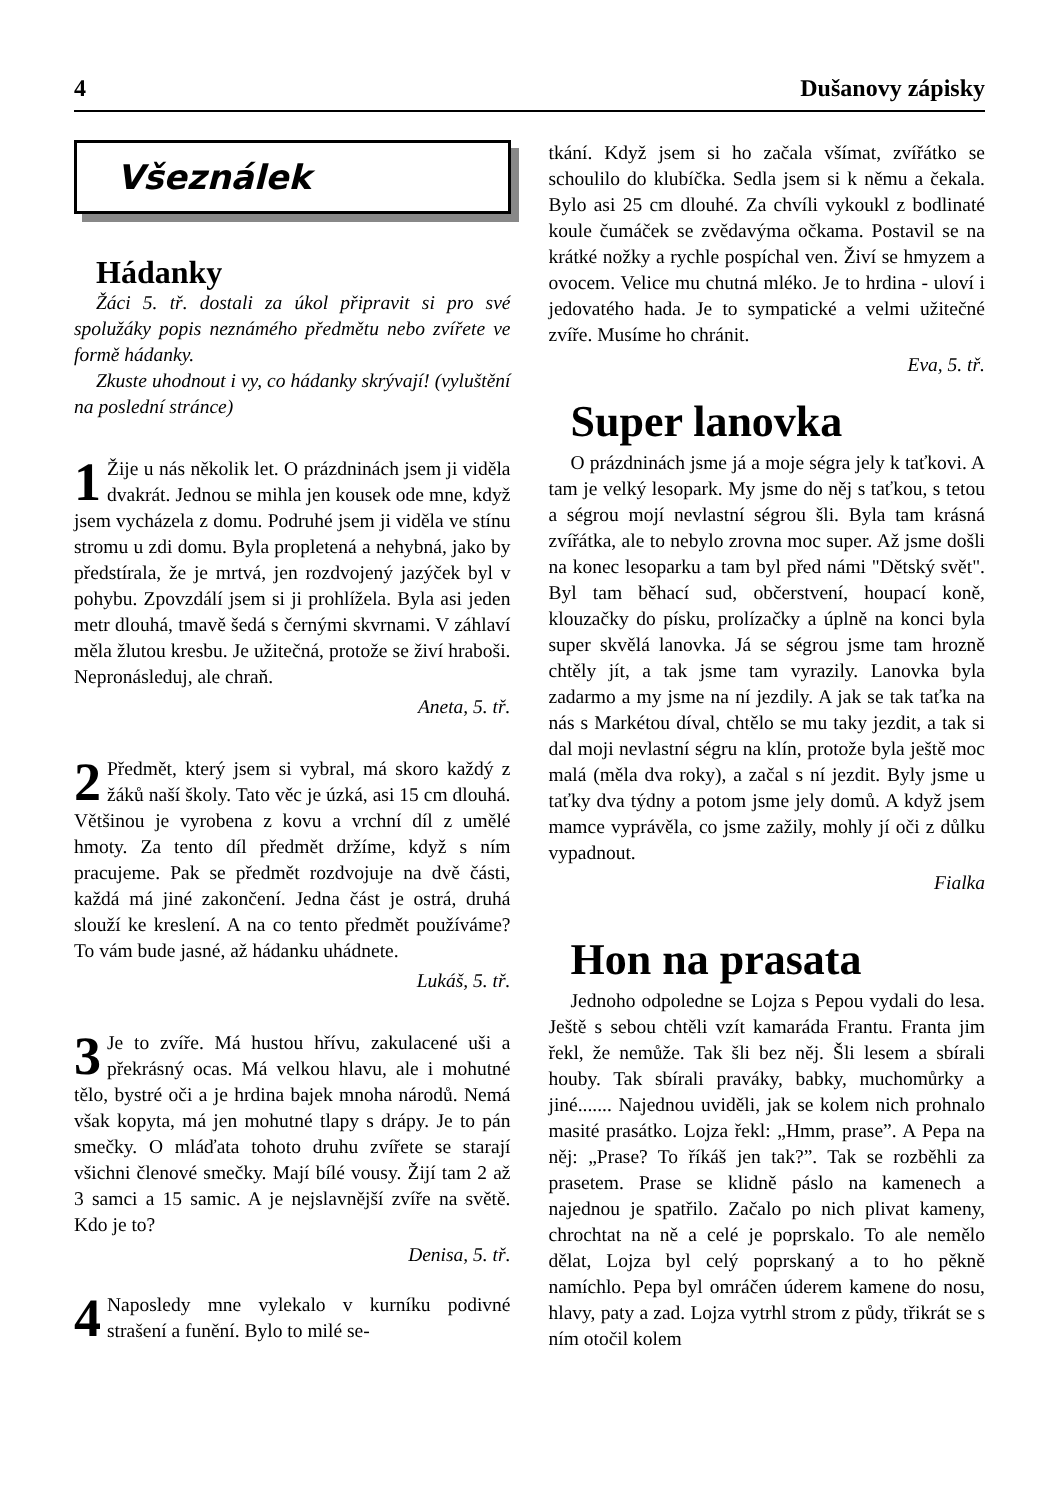4 Dušanovy zápisky
Všeználek
Hádanky
Žáci 5. tř. dostali za úkol připravit si pro své spolužáky popis neznámého předmětu nebo zvířete ve formě hádanky.
Zkuste uhodnout i vy, co hádanky skrývají! (vyluštění na poslední stránce)
1
Žije u nás několik let. O prázdninách jsem ji viděla dvakrát. Jednou se mihla jen kousek ode mne, když jsem vycházela z domu. Podruhé jsem ji viděla ve stínu stromu u zdi domu. Byla propletená a nehybná, jako by předstírala, že je mrtvá, jen rozdvojený jazýček byl v pohybu. Zpovzdálí jsem si ji prohlížela. Byla asi jeden metr dlouhá, tmavě šedá s černými skvrnami. V záhlaví měla žlutou kresbu. Je užitečná, protože se živí hraboši. Nepronásleduj, ale chraň.
Aneta, 5. tř.
2
Předmět, který jsem si vybral, má skoro každý z žáků naší školy. Tato věc je úzká, asi 15 cm dlouhá. Většinou je vyrobena z kovu a vrchní díl z umělé hmoty. Za tento díl předmět držíme, když s ním pracujeme. Pak se předmět rozdvojuje na dvě části, každá má jiné zakončení. Jedna část je ostrá, druhá slouží ke kreslení. A na co tento předmět používáme? To vám bude jasné, až hádanku uhádnete.
Lukáš, 5. tř.
3
Je to zvíře. Má hustou hřívu, zakulacené uši a překrásný ocas. Má velkou hlavu, ale i mohutné tělo, bystré oči a je hrdina bajek mnoha národů. Nemá však kopyta, má jen mohutné tlapy s drápy. Je to pán smečky. O mláďata tohoto druhu zvířete se starají všichni členové smečky. Mají bílé vousy. Žijí tam 2 až 3 samci a 15 samic. A je nejslavnější zvíře na světě. Kdo je to?
Denisa, 5. tř.
4
Naposledy mne vylekalo v kurníku podivné strašení a funění. Bylo to milé se-
tkání. Když jsem si ho začala všímat, zvířátko se schoulilo do klubíčka. Sedla jsem si k němu a čekala. Bylo asi 25 cm dlouhé. Za chvíli vykoukl z bodlinaté koule čumáček se zvědavýma očkama. Postavil se na krátké nožky a rychle pospíchal ven. Živí se hmyzem a ovocem. Velice mu chutná mléko. Je to hrdina - uloví i jedovatého hada. Je to sympatické a velmi užitečné zvíře. Musíme ho chránit.
Eva, 5. tř.
Super lanovka
O prázdninách jsme já a moje ségra jely k taťkovi. A tam je velký lesopark. My jsme do něj s taťkou, s tetou a ségrou mojí nevlastní ségrou šli. Byla tam krásná zvířátka, ale to nebylo zrovna moc super. Až jsme došli na konec lesoparku a tam byl před námi "Dětský svět". Byl tam běhací sud, občerstvení, houpací koně, klouzačky do písku, prolízačky a úplně na konci byla super skvělá lanovka. Já se ségrou jsme tam hrozně chtěly jít, a tak jsme tam vyrazily. Lanovka byla zadarmo a my jsme na ní jezdily. A jak se tak taťka na nás s Markétou díval, chtělo se mu taky jezdit, a tak si dal moji nevlastní ségru na klín, protože byla ještě moc malá (měla dva roky), a začal s ní jezdit. Byly jsme u taťky dva týdny a potom jsme jely domů. A když jsem mamce vyprávěla, co jsme zažily, mohly jí oči z důlku vypadnout.
Fialka
Hon na prasata
Jednoho odpoledne se Lojza s Pepou vydali do lesa. Ještě s sebou chtěli vzít kamaráda Frantu. Franta jim řekl, že nemůže. Tak šli bez něj. Šli lesem a sbírali houby. Tak sbírali praváky, babky, muchomůrky a jiné....... Najednou uviděli, jak se kolem nich prohnalo masité prasátko. Lojza řekl: „Hmm, prase”. A Pepa na něj: „Prase? To říkáš jen tak?”. Tak se rozběhli za prasetem. Prase se klidně páslo na kamenech a najednou je spatřilo. Začalo po nich plivat kameny, chrochtat na ně a celé je poprskalo. To ale nemělo dělat, Lojza byl celý poprskaný a to ho pěkně namíchlo. Pepa byl omráčen úderem kamene do nosu, hlavy, paty a zad. Lojza vytrhl strom z půdy, třikrát se s ním otočil kolem